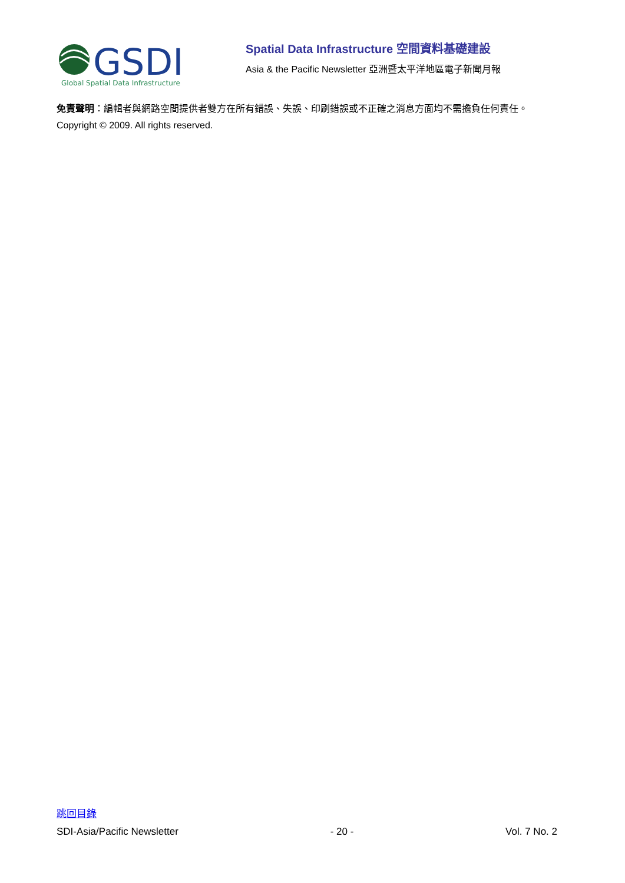GSDI
Global Spatial Data Infrastructure
Spatial Data Infrastructure 空間資料基礎建設
Asia & the Pacific Newsletter 亞洲暨太平洋地區電子新聞月報
免責聲明：編輯者與網路空間提供者雙方在所有錯誤、失誤、印刷錯誤或不正確之消息方面均不需擔負任何責任。
Copyright © 2009. All rights reserved.
跳回目錄
SDI-Asia/Pacific Newsletter - 20 - Vol. 7 No. 2